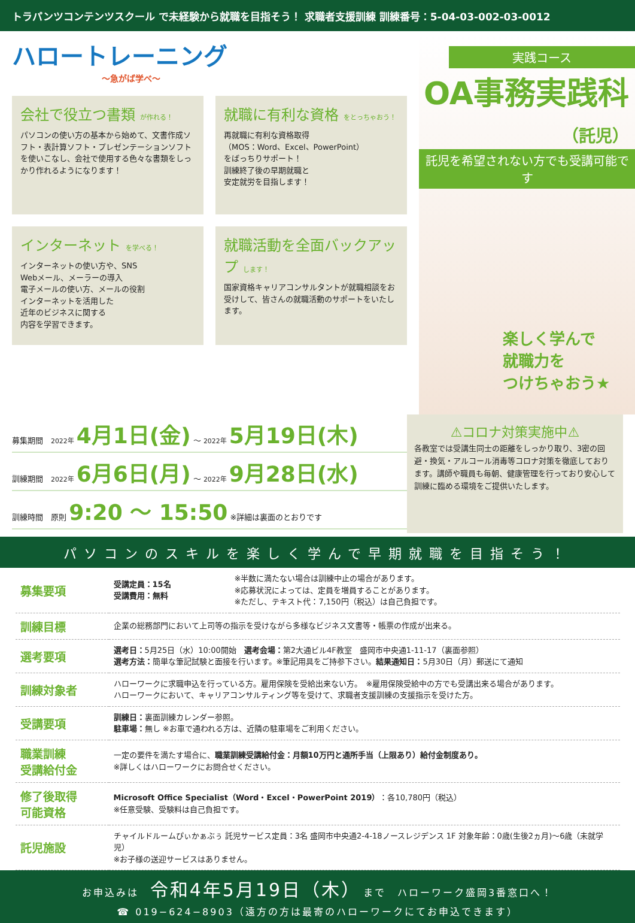トラパンツコンテンツスクール で未経験から就職を目指そう！ 求職者支援訓練 訓練番号：5-04-03-002-03-0012
ハロートレーニング
～急がば学べ～
会社で役立つ書類 が作れる！
パソコンの使い方の基本から始めて、文書作成ソフト・表計算ソフト・プレゼンテーションソフトを使いこなし、会社で使用する色々な書類をしっかり作れるようになります！
就職に有利な資格 をとっちゃおう！
再就職に有利な資格取得
（MOS：Word、Excel、PowerPoint）
をばっちりサポート！
訓練終了後の早期就職と
安定就労を目指します！
インターネット を学べる！
インターネットの使い方や、SNS
Webメール、メーラーの導入
電子メールの使い方、メールの役割
インターネットを活用した
近年のビジネスに関する
内容を学習できます。
就職活動を全面バックアップ します！
国家資格キャリアコンサルタントが就職相談をお受けして、皆さんの就職活動のサポートをいたします。
実践コース
OA事務実践科（託児）
託児を希望されない方でも受講可能です
楽しく学んで
就職力を
つけちゃおう★
募集期間　2022年 4月1日(金) ～ 2022年 5月19日(木)
訓練期間　2022年 6月6日(月) ～ 2022年 9月28日(水)
訓練時間　原則 9:20 ～ 15:50 ※詳細は裏面のとおりです
⚠コロナ対策実施中⚠
各教室では受講生同士の距離をしっかり取り、3密の回避・換気・アルコール消毒等コロナ対策を徹底しております。講師や職員も毎朝、健康管理を行っており安心して訓練に臨める環境をご提供いたします。
パソコンのスキルを楽しく学んで早期就職を目指そう！
| 募集要項 | 受講定員：15名 受講費用：無料 | ※半数に満たない場合は訓練中止の場合があります。 ※応募状況によっては、定員を増員することがあります。 ※ただし、テキスト代：7,150円（税込）は自己負担です。 |
| 訓練目標 | 企業の総務部門において上司等の指示を受けながら多様なビジネス文書等・帳票の作成が出来る。 | |
| 選考要項 | 選考日： 5月25日（水）10:00開始 選考会場： 第2大通ビル4F教室 盛岡市中央通1-11-17（裏面参照） 選考方法： 簡単な筆記試験と面接を行います。※筆記用具をご持参下さい。 結果通知日： 5月30日（月）郵送にて通知 | |
| 訓練対象者 | ハローワークに求職申込を行っている方。雇用保険を受給出来ない方。 ※雇用保険受給中の方でも受講出来る場合があります。 ハローワークにおいて、キャリアコンサルティング等を受けて、求職者支援訓練の支援指示を受けた方。 | |
| 受講要項 | 訓練日： 裏面訓練カレンダー参照。 駐車場： 無し ※お車で通われる方は、近隣の駐車場をご利用ください。 | |
| 職業訓練 受講給付金 | 一定の要件を満たす場合に、 職業訓練受講給付金：月額10万円と通所手当（上限あり）給付金制度あり。 ※詳しくはハローワークにお問合せください。 | |
| 修了後取得 可能資格 | Microsoft Office Specialist（Word・Excel・PowerPoint 2019） ：各10,780円（税込） ※任意受験、受験料は自己負担です。 | |
| 託児施設 | チャイルドルームぴぃかぁぶぅ 託児サービス定員：3名 盛岡市中央通2-4-18ノースレジデンス 1F 対象年齢：0歳(生後2ヵ月)～6歳（未就学児） ※お子様の送迎サービスはありません。 | |
お申込みは　令和4年5月19日（木）　まで　ハローワーク盛岡3番窓口へ！
☎ 019−624−8903（遠方の方は最寄のハローワークにてお申込できます）